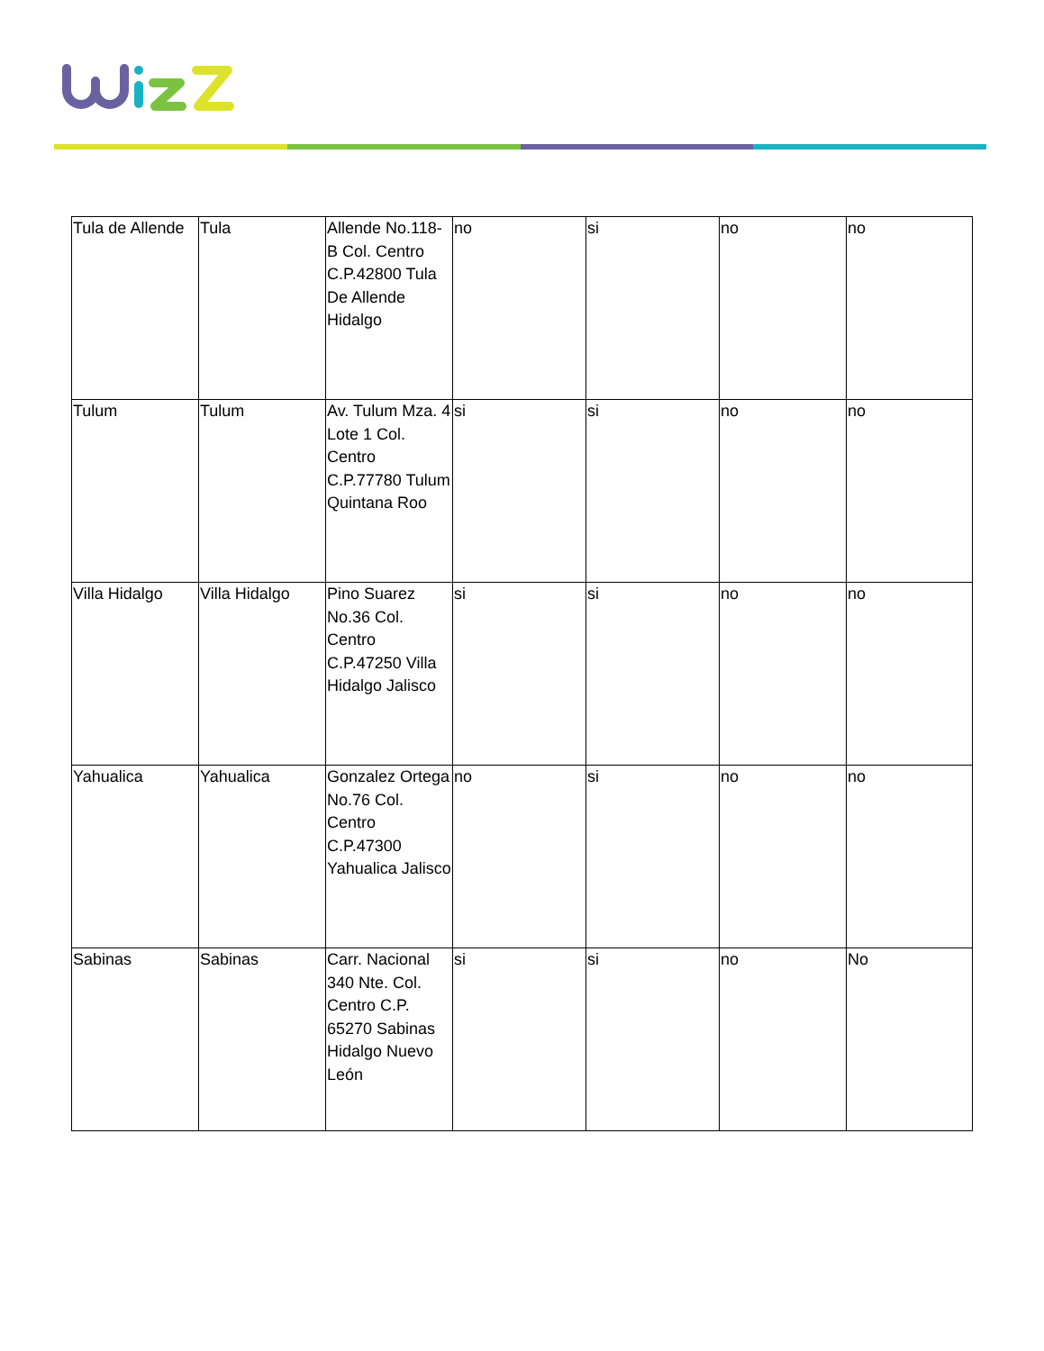| Tula de Allende | Tula | Allende No.118-B Col. Centro C.P.42800 Tula De Allende Hidalgo | no | si | no | no |
| Tulum | Tulum | Av. Tulum Mza. 4 Lote 1 Col. Centro C.P.77780 Tulum Quintana Roo | si | si | no | no |
| Villa Hidalgo | Villa Hidalgo | Pino Suarez No.36 Col. Centro C.P.47250 Villa Hidalgo Jalisco | si | si | no | no |
| Yahualica | Yahualica | Gonzalez Ortega No.76 Col. Centro C.P.47300 Yahualica Jalisco | no | si | no | no |
| Sabinas | Sabinas | Carr. Nacional 340 Nte. Col. Centro C.P. 65270 Sabinas Hidalgo Nuevo León | si | si | no | No |